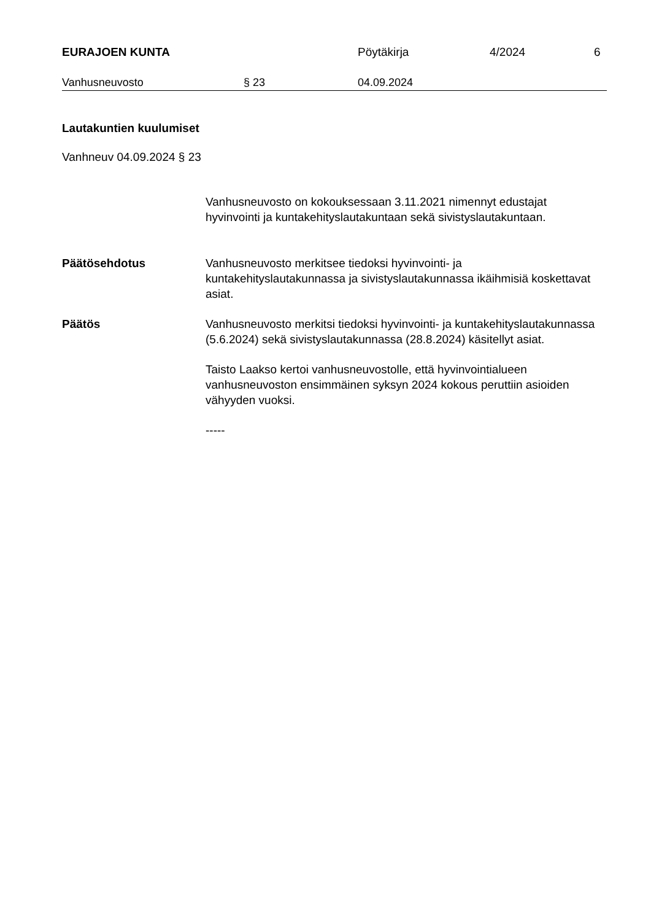EURAJOEN KUNTA Pöytäkirja 4/2024 6
Vanhusneuvosto § 23 04.09.2024
Lautakuntien kuulumiset
Vanhneuv 04.09.2024 § 23
Vanhusneuvosto on kokouksessaan 3.11.2021 nimennyt edustajat hyvinvointi ja kuntakehityslautakuntaan sekä sivistyslautakuntaan.
Päätösehdotus Vanhusneuvosto merkitsee tiedoksi hyvinvointi- ja kuntakehityslautakunnassa ja sivistyslautakunnassa ikäihmisiä koskettavat asiat.
Päätös Vanhusneuvosto merkitsi tiedoksi hyvinvointi- ja kuntakehityslautakunnassa (5.6.2024) sekä sivistyslautakunnassa (28.8.2024) käsitellyt asiat.
Taisto Laakso kertoi vanhusneuvostolle, että hyvinvointialueen vanhusneuvoston ensimmäinen syksyn 2024 kokous peruttiin asioiden vähyyden vuoksi.
-----